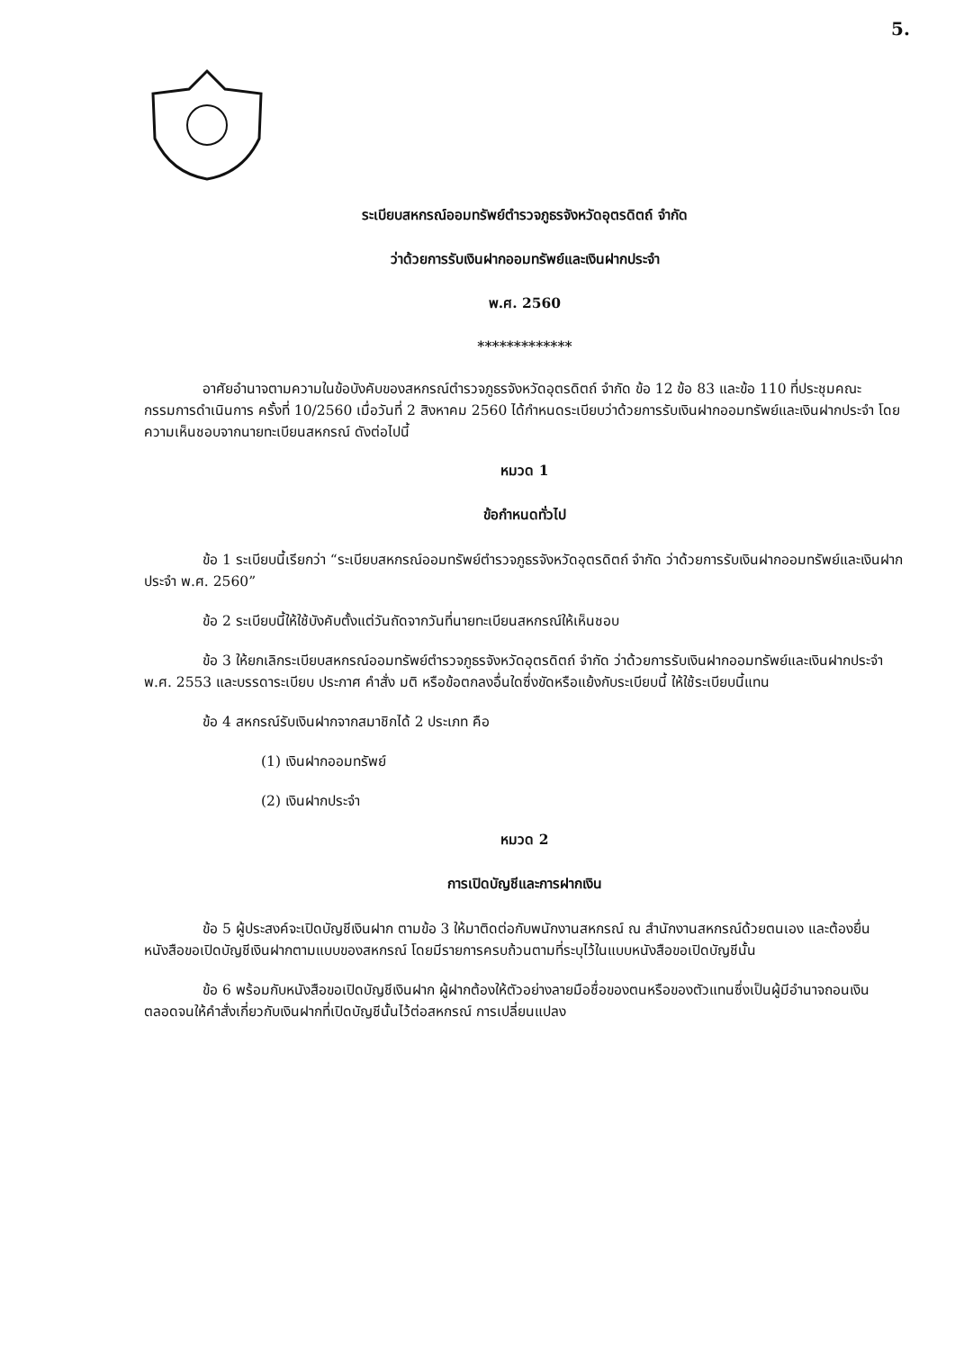5.
ระเบียบสหกรณ์ออมทรัพย์ตำรวจภูธรจังหวัดอุตรดิตถ์ จำกัด
ว่าด้วยการรับเงินฝากออมทรัพย์และเงินฝากประจำ
พ.ศ. 2560
*************
อาศัยอำนาจตามความในข้อบังคับของสหกรณ์ตำรวจภูธรจังหวัดอุตรดิตถ์ จำกัด ข้อ 12 ข้อ 83 และข้อ 110 ที่ประชุมคณะกรรมการดำเนินการ ครั้งที่ 10/2560 เมื่อวันที่ 2 สิงหาคม 2560 ได้กำหนดระเบียบว่าด้วยการรับเงินฝากออมทรัพย์และเงินฝากประจำ โดยความเห็นชอบจากนายทะเบียนสหกรณ์ ดังต่อไปนี้
หมวด 1
ข้อกำหนดทั่วไป
ข้อ 1 ระเบียบนี้เรียกว่า “ระเบียบสหกรณ์ออมทรัพย์ตำรวจภูธรจังหวัดอุตรดิตถ์ จำกัด ว่าด้วยการรับเงินฝากออมทรัพย์และเงินฝากประจำ พ.ศ. 2560”
ข้อ 2 ระเบียบนี้ให้ใช้บังคับตั้งแต่วันถัดจากวันที่นายทะเบียนสหกรณ์ให้เห็นชอบ
ข้อ 3 ให้ยกเลิกระเบียบสหกรณ์ออมทรัพย์ตำรวจภูธรจังหวัดอุตรดิตถ์ จำกัด ว่าด้วยการรับเงินฝากออมทรัพย์และเงินฝากประจำ พ.ศ. 2553 และบรรดาระเบียบ ประกาศ คำสั่ง มติ หรือข้อตกลงอื่นใดซึ่งขัดหรือแย้งกับระเบียบนี้ ให้ใช้ระเบียบนี้แทน
ข้อ 4 สหกรณ์รับเงินฝากจากสมาชิกได้ 2 ประเภท คือ
(1) เงินฝากออมทรัพย์
(2) เงินฝากประจำ
หมวด 2
การเปิดบัญชีและการฝากเงิน
ข้อ 5 ผู้ประสงค์จะเปิดบัญชีเงินฝาก ตามข้อ 3 ให้มาติดต่อกับพนักงานสหกรณ์ ณ สำนักงานสหกรณ์ด้วยตนเอง และต้องยื่นหนังสือขอเปิดบัญชีเงินฝากตามแบบของสหกรณ์ โดยมีรายการครบถ้วนตามที่ระบุไว้ในแบบหนังสือขอเปิดบัญชีนั้น
ข้อ 6 พร้อมกับหนังสือขอเปิดบัญชีเงินฝาก ผู้ฝากต้องให้ตัวอย่างลายมือชื่อของตนหรือของตัวแทนซึ่งเป็นผู้มีอำนาจถอนเงิน ตลอดจนให้คำสั่งเกี่ยวกับเงินฝากที่เปิดบัญชีนั้นไว้ต่อสหกรณ์ การเปลี่ยนแปลง